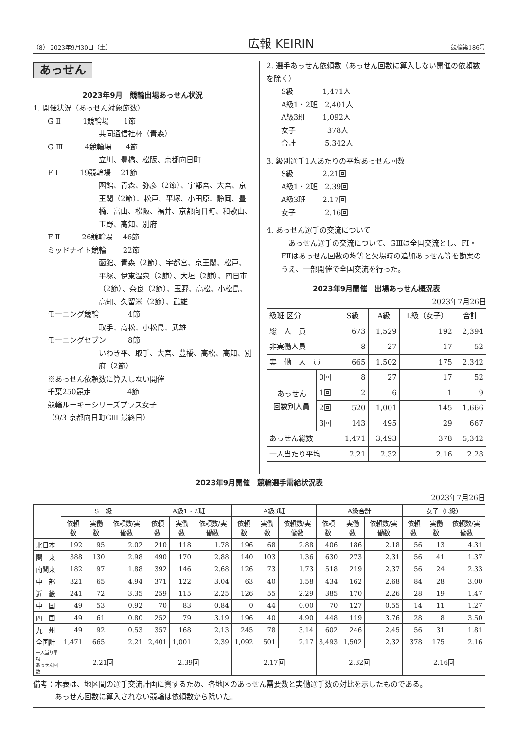（8） 2023年9月30日（土） 広報 KEIRIN 競輪第186号
あっせん
2023年9月　競輪出場あっせん状況
1. 開催状況（あっせん対象節数）
G Ⅱ　　　1競輪場　　1節
共同通信社杯（青森）
G Ⅲ　　　4競輪場　　4節
立川、豊橋、松阪、京都向日町
F Ⅰ　　　19競輪場　 21節
函館、青森、弥彦（2節）、宇都宮、大宮、京王閣（2節）、松戸、平塚、小田原、静岡、豊橋、富山、松阪、福井、京都向日町、和歌山、玉野、高知、別府
F Ⅱ　　　26競輪場　 46節
ミッドナイト競輪　　 22節
函館、青森（2節）、宇都宮、京王閣、松戸、平塚、伊東温泉（2節）、大垣（2節）、四日市（2節）、奈良（2節）、玉野、高松、小松島、高知、久留米（2節）、武雄
モーニング競輪　　　　4節
取手、高松、小松島、武雄
モーニングセブン　　　8節
いわき平、取手、大宮、豊橋、高松、高知、別府（2節）
※あっせん依頼数に算入しない開催
千葉250競走　　　　　4節
競輪ルーキーシリーズプラス女子
（9/3 京都向日町GⅢ 最終日）
2. 選手あっせん依頼数（あっせん回数に算入しない開催の依頼数を除く）
S級　　　　1,471人
A級1・2班　2,401人
A級3班　　 1,092人
女子　　　　 378人
合計　　　　5,342人
3. 級別選手1人あたりの平均あっせん回数
S級　　　　2.21回
A級1・2班　2.39回
A級3班　　 2.17回
女子　　　　2.16回
4. あっせん選手の交流について
　あっせん選手の交流について、GⅢは全国交流とし、FⅠ・FⅡはあっせん回数の均等と欠場時の追加あっせん等を勘案のうえ、一部開催で全国交流を行った。
2023年9月開催　出場あっせん概況表
2023年7月26日
| 級班 区分 | | S級 | A級 | L級（女子） | 合計 |
| --- | --- | --- | --- | --- | --- |
| 総 人 員 | | 673 | 1,529 | 192 | 2,394 |
| 非実働人員 | | 8 | 27 | 17 | 52 |
| 実 働 人 員 | | 665 | 1,502 | 175 | 2,342 |
| あっせん 回数別人員 | 0回 | 8 | 27 | 17 | 52 |
| | 1回 | 2 | 6 | 1 | 9 |
| | 2回 | 520 | 1,001 | 145 | 1,666 |
| | 3回 | 143 | 495 | 29 | 667 |
| あっせん総数 | | 1,471 | 3,493 | 378 | 5,342 |
| 一人当たり平均 | | 2.21 | 2.32 | 2.16 | 2.28 |
2023年9月開催　競輪選手需給状況表
2023年7月26日
| | S 級 | | | A級1・2班 | | | A級3班 | | | A級合計 | | | 女子（L級） | | |
| --- | --- | --- | --- | --- | --- | --- | --- | --- | --- | --- | --- | --- | --- | --- | --- |
| | 依頼数 | 実働数 | 依頼数/実働数 | 依頼数 | 実働数 | 依頼数/実働数 | 依頼数 | 実働数 | 依頼数/実働数 | 依頼数 | 実働数 | 依頼数/実働数 | 依頼数 | 実働数 | 依頼数/実働数 |
| 北日本 | 192 | 95 | 2.02 | 210 | 118 | 1.78 | 196 | 68 | 2.88 | 406 | 186 | 2.18 | 56 | 13 | 4.31 |
| 関 東 | 388 | 130 | 2.98 | 490 | 170 | 2.88 | 140 | 103 | 1.36 | 630 | 273 | 2.31 | 56 | 41 | 1.37 |
| 南関東 | 182 | 97 | 1.88 | 392 | 146 | 2.68 | 126 | 73 | 1.73 | 518 | 219 | 2.37 | 56 | 24 | 2.33 |
| 中 部 | 321 | 65 | 4.94 | 371 | 122 | 3.04 | 63 | 40 | 1.58 | 434 | 162 | 2.68 | 84 | 28 | 3.00 |
| 近 畿 | 241 | 72 | 3.35 | 259 | 115 | 2.25 | 126 | 55 | 2.29 | 385 | 170 | 2.26 | 28 | 19 | 1.47 |
| 中 国 | 49 | 53 | 0.92 | 70 | 83 | 0.84 | 0 | 44 | 0.00 | 70 | 127 | 0.55 | 14 | 11 | 1.27 |
| 四 国 | 49 | 61 | 0.80 | 252 | 79 | 3.19 | 196 | 40 | 4.90 | 448 | 119 | 3.76 | 28 | 8 | 3.50 |
| 九 州 | 49 | 92 | 0.53 | 357 | 168 | 2.13 | 245 | 78 | 3.14 | 602 | 246 | 2.45 | 56 | 31 | 1.81 |
| 全国計 | 1,471 | 665 | 2.21 | 2,401 | 1,001 | 2.39 | 1,092 | 501 | 2.17 | 3,493 | 1,502 | 2.32 | 378 | 175 | 2.16 |
| 一人当り平均 あっせん回数 | 2.21回 | | | 2.39回 | | | 2.17回 | | | 2.32回 | | | 2.16回 | | |
備考：本表は、地区間の選手交流計画に資するため、各地区のあっせん需要数と実働選手数の対比を示したものである。
　　　あっせん回数に算入されない競輪は依頼数から除いた。